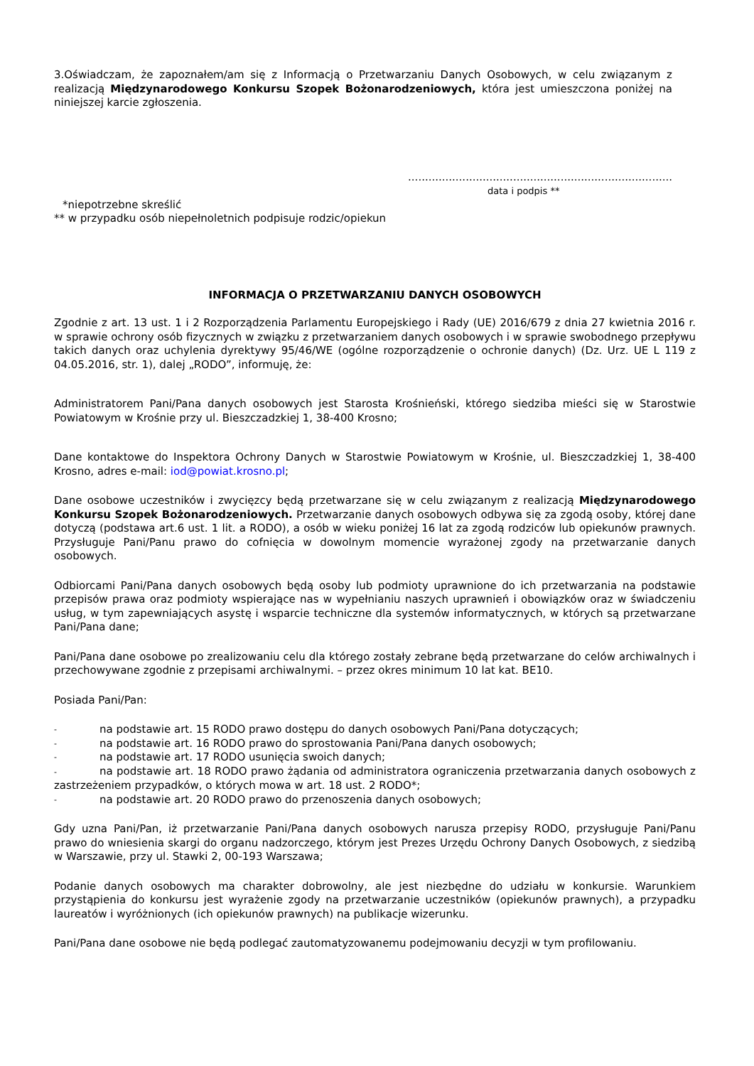3.Oświadczam, że zapoznałem/am się z Informacją o Przetwarzaniu Danych Osobowych, w celu związanym z realizacją Międzynarodowego Konkursu Szopek Bożonarodzeniowych, która jest umieszczona poniżej na niniejszej karcie zgłoszenia.
..............................................................................
data i podpis **
*niepotrzebne skreślić
** w przypadku osób niepełnoletnich podpisuje rodzic/opiekun
INFORMACJA O PRZETWARZANIU DANYCH OSOBOWYCH
Zgodnie z art. 13 ust. 1 i 2 Rozporządzenia Parlamentu Europejskiego i Rady (UE) 2016/679 z dnia 27 kwietnia 2016 r. w sprawie ochrony osób fizycznych w związku z przetwarzaniem danych osobowych i w sprawie swobodnego przepływu takich danych oraz uchylenia dyrektywy 95/46/WE (ogólne rozporządzenie o ochronie danych) (Dz. Urz. UE L 119 z 04.05.2016, str. 1), dalej „RODO”, informuję, że:
Administratorem Pani/Pana danych osobowych jest Starosta Krośnieński, którego siedziba mieści się w Starostwie Powiatowym w Krośnie przy ul. Bieszczadzkiej 1, 38-400 Krosno;
Dane kontaktowe do Inspektora Ochrony Danych w Starostwie Powiatowym w Krośnie, ul. Bieszczadzkiej 1, 38-400 Krosno, adres e-mail: iod@powiat.krosno.pl;
Dane osobowe uczestników i zwycięzcy będą przetwarzane się w celu związanym z realizacją Międzynarodowego Konkursu Szopek Bożonarodzeniowych. Przetwarzanie danych osobowych odbywa się za zgodą osoby, której dane dotyczą (podstawa art.6 ust. 1 lit. a RODO), a osób w wieku poniżej 16 lat za zgodą rodziców lub opiekunów prawnych. Przysługuje Pani/Panu prawo do cofnięcia w dowolnym momencie wyrażonej zgody na przetwarzanie danych osobowych.
Odbiorcami Pani/Pana danych osobowych będą osoby lub podmioty uprawnione do ich przetwarzania na podstawie przepisów prawa oraz podmioty wspierające nas w wypełnianiu naszych uprawnień i obowiązków oraz w świadczeniu usług, w tym zapewniających asystę i wsparcie techniczne dla systemów informatycznych, w których są przetwarzane Pani/Pana dane;
Pani/Pana dane osobowe po zrealizowaniu celu dla którego zostały zebrane będą przetwarzane do celów archiwalnych i przechowywane zgodnie z przepisami archiwalnymi. – przez okres minimum 10 lat kat. BE10.
Posiada Pani/Pan:
- na podstawie art. 15 RODO prawo dostępu do danych osobowych Pani/Pana dotyczących;
- na podstawie art. 16 RODO prawo do sprostowania Pani/Pana danych osobowych;
- na podstawie art. 17 RODO usunięcia swoich danych;
- na podstawie art. 18 RODO prawo żądania od administratora ograniczenia przetwarzania danych osobowych z zastrzeżeniem przypadków, o których mowa w art. 18 ust. 2 RODO*;
- na podstawie art. 20 RODO prawo do przenoszenia danych osobowych;
Gdy uzna Pani/Pan, iż przetwarzanie Pani/Pana danych osobowych narusza przepisy RODO, przysługuje Pani/Panu prawo do wniesienia skargi do organu nadzorczego, którym jest Prezes Urzędu Ochrony Danych Osobowych, z siedzibą w Warszawie, przy ul. Stawki 2, 00-193 Warszawa;
Podanie danych osobowych ma charakter dobrowolny, ale jest niezbędne do udziału w konkursie. Warunkiem przystąpienia do konkursu jest wyrażenie zgody na przetwarzanie uczestników (opiekunów prawnych), a przypadku laureatów i wyróżnionych (ich opiekunów prawnych) na publikacje wizerunku.
Pani/Pana dane osobowe nie będą podlegać zautomatyzowanemu podejmowaniu decyzji w tym profilowaniu.